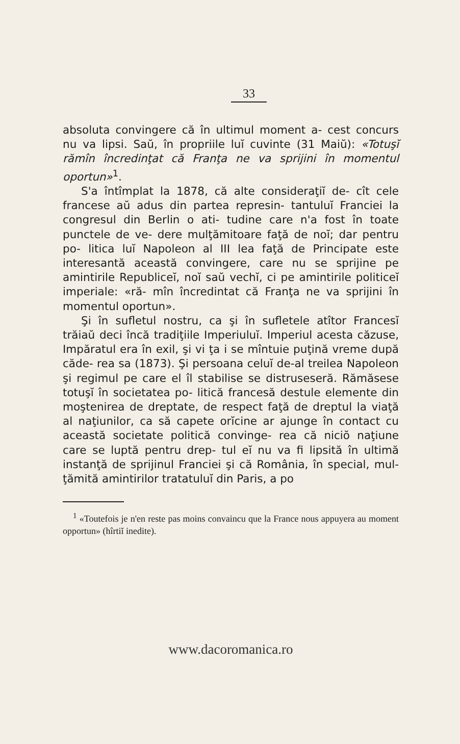33
absoluta convingere că în ultimul moment a- cest concurs nu va lipsi. Saŭ, în propriile luĭ cuvinte (31 Maiŭ): «Totuşĭ rămîn încredinţat că Franţa ne va sprijini în momentul oportun»<sup>1</sup>.
S'a întîmplat la 1878, că alte consideraţiĭ de- cît cele francese aŭ adus din partea represin- tantuluĭ Franciei la congresul din Berlin o ati- tudine care n'a fost în toate punctele de ve- dere mulţămitoare faţă de noĭ; dar pentru po- litica luĭ Napoleon al III lea faţă de Principate este interesantă această convingere, care nu se sprijine pe amintirile Republiceĭ, noĭ saŭ vechĭ, ci pe amintirile politiceĭ imperiale: «ră- mîn încredintat că Franţa ne va sprijini în momentul oportun».
Şi în sufletul nostru, ca şi în sufletele atîtor Francesĭ trăiaŭ deci încă tradiţiile Imperiuluĭ. Imperiul acesta căzuse, Impăratul era în exil, şi vi ţa i se mîntuie puţină vreme după căde- rea sa (1873). Şi persoana celuĭ de-al treilea Napoleon şi regimul pe care el îl stabilise se distruseseră. Rămăsese totuşĭ în societatea po- litică francesă destule elemente din moştenirea de dreptate, de respect faţă de dreptul la viaţă al naţiunilor, ca să capete orĭcine ar ajunge în contact cu această societate politică convinge- rea că niciŏ naţiune care se luptă pentru drep- tul eĭ nu va fi lipsită în ultimă instanţă de sprijinul Franciei şi că România, în special, mul- ţămită amintirilor tratatuluĭ din Paris, a po
<sup>1</sup> «Toutefois je n'en reste pas moins convaincu que la France nous appuyera au moment opportun» (hîrtiĭ inedite).
www.dacoromanica.ro